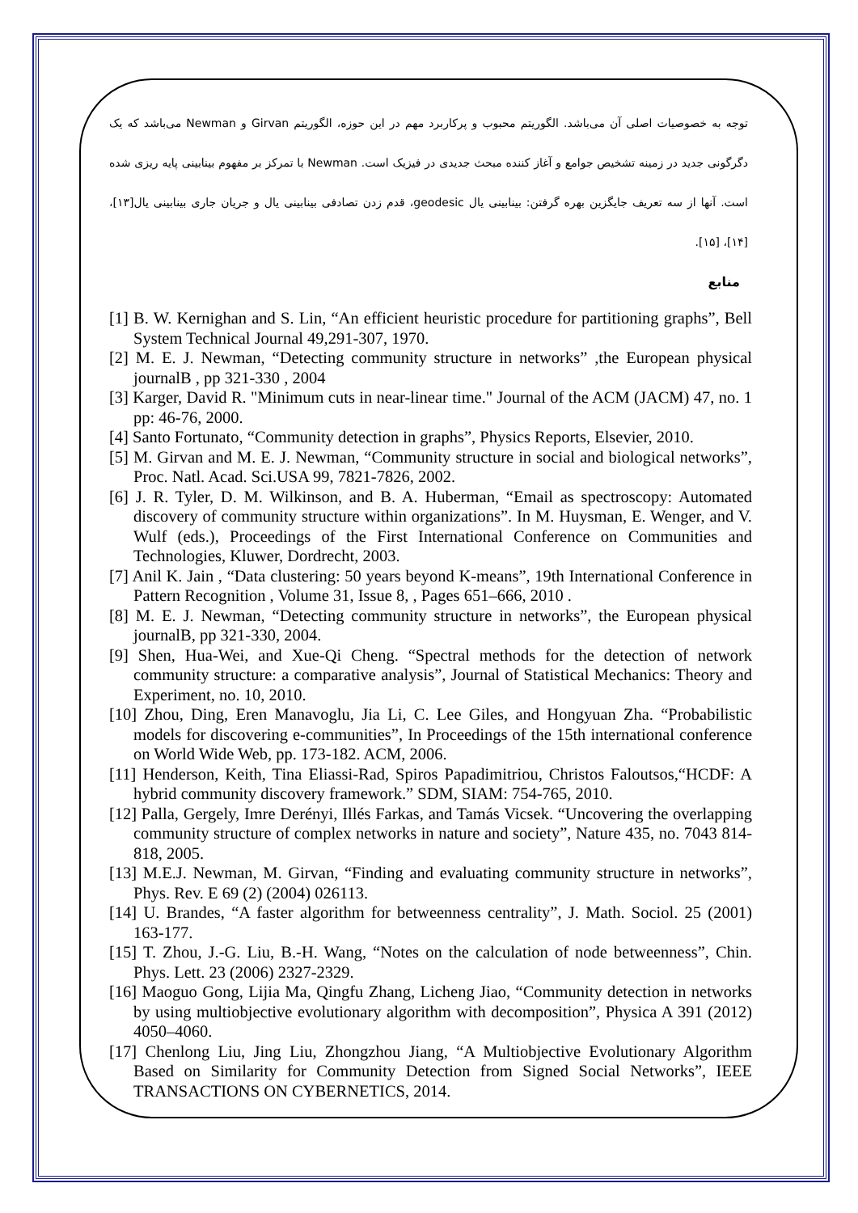توجه به خصوصیات اصلی آن می‌باشد. الگوریتم محبوب و پرکاربرد مهم در این حوزه، الگوریتم Girvan و Newman می‌باشد که یک دگرگونی جدید در زمینه تشخیص جوامع و آغاز کننده مبحث جدیدی در فیزیک است. Newman با تمرکز بر مفهوم بینابینی پایه ریزی شده است. آنها از سه تعریف جایگزین بهره گرفتن: بینابینی یال geodesic، قدم زدن تصادفی بینابینی یال و جریان جاری بینابینی یال[۱۳]، [۱۴]، [۱۵].
منابع
[1] B. W. Kernighan and S. Lin, “An efficient heuristic procedure for partitioning graphs”, Bell System Technical Journal 49,291-307, 1970.
[2] M. E. J. Newman, “Detecting community structure in networks” ,the European physical journalB , pp 321-330 , 2004
[3] Karger, David R. "Minimum cuts in near-linear time." Journal of the ACM (JACM) 47, no. 1 pp: 46-76, 2000.
[4] Santo Fortunato, “Community detection in graphs”, Physics Reports, Elsevier, 2010.
[5] M. Girvan and M. E. J. Newman, “Community structure in social and biological networks”, Proc. Natl. Acad. Sci.USA 99, 7821-7826, 2002.
[6] J. R. Tyler, D. M. Wilkinson, and B. A. Huberman, “Email as spectroscopy: Automated discovery of community structure within organizations”. In M. Huysman, E. Wenger, and V. Wulf (eds.), Proceedings of the First International Conference on Communities and Technologies, Kluwer, Dordrecht, 2003.
[7] Anil K. Jain , “Data clustering: 50 years beyond K-means”, 19th International Conference in Pattern Recognition , Volume 31, Issue 8, , Pages 651–666, 2010 .
[8] M. E. J. Newman, “Detecting community structure in networks”, the European physical journalB, pp 321-330, 2004.
[9] Shen, Hua-Wei, and Xue-Qi Cheng. “Spectral methods for the detection of network community structure: a comparative analysis”, Journal of Statistical Mechanics: Theory and Experiment, no. 10, 2010.
[10] Zhou, Ding, Eren Manavoglu, Jia Li, C. Lee Giles, and Hongyuan Zha. “Probabilistic models for discovering e-communities”, In Proceedings of the 15th international conference on World Wide Web, pp. 173-182. ACM, 2006.
[11] Henderson, Keith, Tina Eliassi-Rad, Spiros Papadimitriou, Christos Faloutsos,“HCDF: A hybrid community discovery framework.” SDM, SIAM: 754-765, 2010.
[12] Palla, Gergely, Imre Derényi, Illés Farkas, and Tamás Vicsek. “Uncovering the overlapping community structure of complex networks in nature and society”, Nature 435, no. 7043 814-818, 2005.
[13] M.E.J. Newman, M. Girvan, “Finding and evaluating community structure in networks”, Phys. Rev. E 69 (2) (2004) 026113.
[14] U. Brandes, “A faster algorithm for betweenness centrality”, J. Math. Sociol. 25 (2001) 163-177.
[15] T. Zhou, J.-G. Liu, B.-H. Wang, “Notes on the calculation of node betweenness”, Chin. Phys. Lett. 23 (2006) 2327-2329.
[16] Maoguo Gong, Lijia Ma, Qingfu Zhang, Licheng Jiao, “Community detection in networks by using multiobjective evolutionary algorithm with decomposition”, Physica A 391 (2012) 4050–4060.
[17] Chenlong Liu, Jing Liu, Zhongzhou Jiang, “A Multiobjective Evolutionary Algorithm Based on Similarity for Community Detection from Signed Social Networks”, IEEE TRANSACTIONS ON CYBERNETICS, 2014.